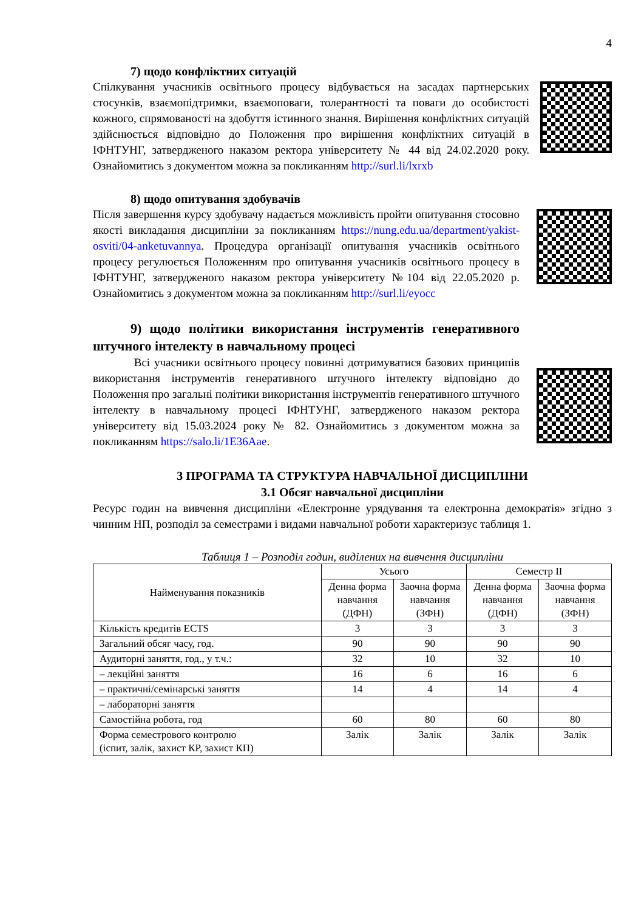4
7) щодо конфліктних ситуацій
Спілкування учасників освітнього процесу відбувається на засадах партнерських стосунків, взаємопідтримки, взаємоповаги, толерантності та поваги до особистості кожного, спрямованості на здобуття істинного знання. Вирішення конфліктних ситуацій здійснюється відповідно до Положення про вирішення конфліктних ситуацій в ІФНТУНГ, затвердженого наказом ректора університету № 44 від 24.02.2020 року. Ознайомитись з документом можна за покликанням http://surl.li/lxrxb
8) щодо опитування здобувачів
Після завершення курсу здобувачу надається можливість пройти опитування стосовно якості викладання дисципліни за покликанням https://nung.edu.ua/department/yakist-osviti/04-anketuvannya. Процедура організації опитування учасників освітнього процесу регулюється Положенням про опитування учасників освітнього процесу в ІФНТУНГ, затвердженого наказом ректора університету №104 від 22.05.2020 р. Ознайомитись з документом можна за покликанням http://surl.li/eyocc
9) щодо політики використання інструментів генеративного штучного інтелекту в навчальному процесі
Всі учасники освітнього процесу повинні дотримуватися базових принципів використання інструментів генеративного штучного інтелекту відповідно до Положення про загальні політики використання інструментів генеративного штучного інтелекту в навчальному процесі ІФНТУНГ, затвердженого наказом ректора університету від 15.03.2024 року № 82. Ознайомитись з документом можна за покликанням https://salo.li/1E36Aae.
3 ПРОГРАМА ТА СТРУКТУРА НАВЧАЛЬНОЇ ДИСЦИПЛІНИ
3.1 Обсяг навчальної дисципліни
Ресурс годин на вивчення дисципліни «Електронне урядування та електронна демократія» згідно з чинним НП, розподіл за семестрами і видами навчальної роботи характеризує таблиця 1.
Таблиця 1 – Розподіл годин, виділених на вивчення дисципліни
| Найменування показників | Усього | | Семестр II | |
| --- | --- | --- | --- | --- |
| | Денна форма навчання (ДФН) | Заочна форма навчання (ЗФН) | Денна форма навчання (ДФН) | Заочна форма навчання (ЗФН) |
| Кількість кредитів ECTS | 3 | 3 | 3 | 3 |
| Загальний обсяг часу, год. | 90 | 90 | 90 | 90 |
| Аудиторні заняття, год., у т.ч.: | 32 | 10 | 32 | 10 |
| – лекційні заняття | 16 | 6 | 16 | 6 |
| – практичні/семінарські заняття | 14 | 4 | 14 | 4 |
| – лабораторні заняття | | | | |
| Самостійна робота, год | 60 | 80 | 60 | 80 |
| Форма семестрового контролю (іспит, залік, захист КР, захист КП) | Залік | Залік | Залік | Залік |